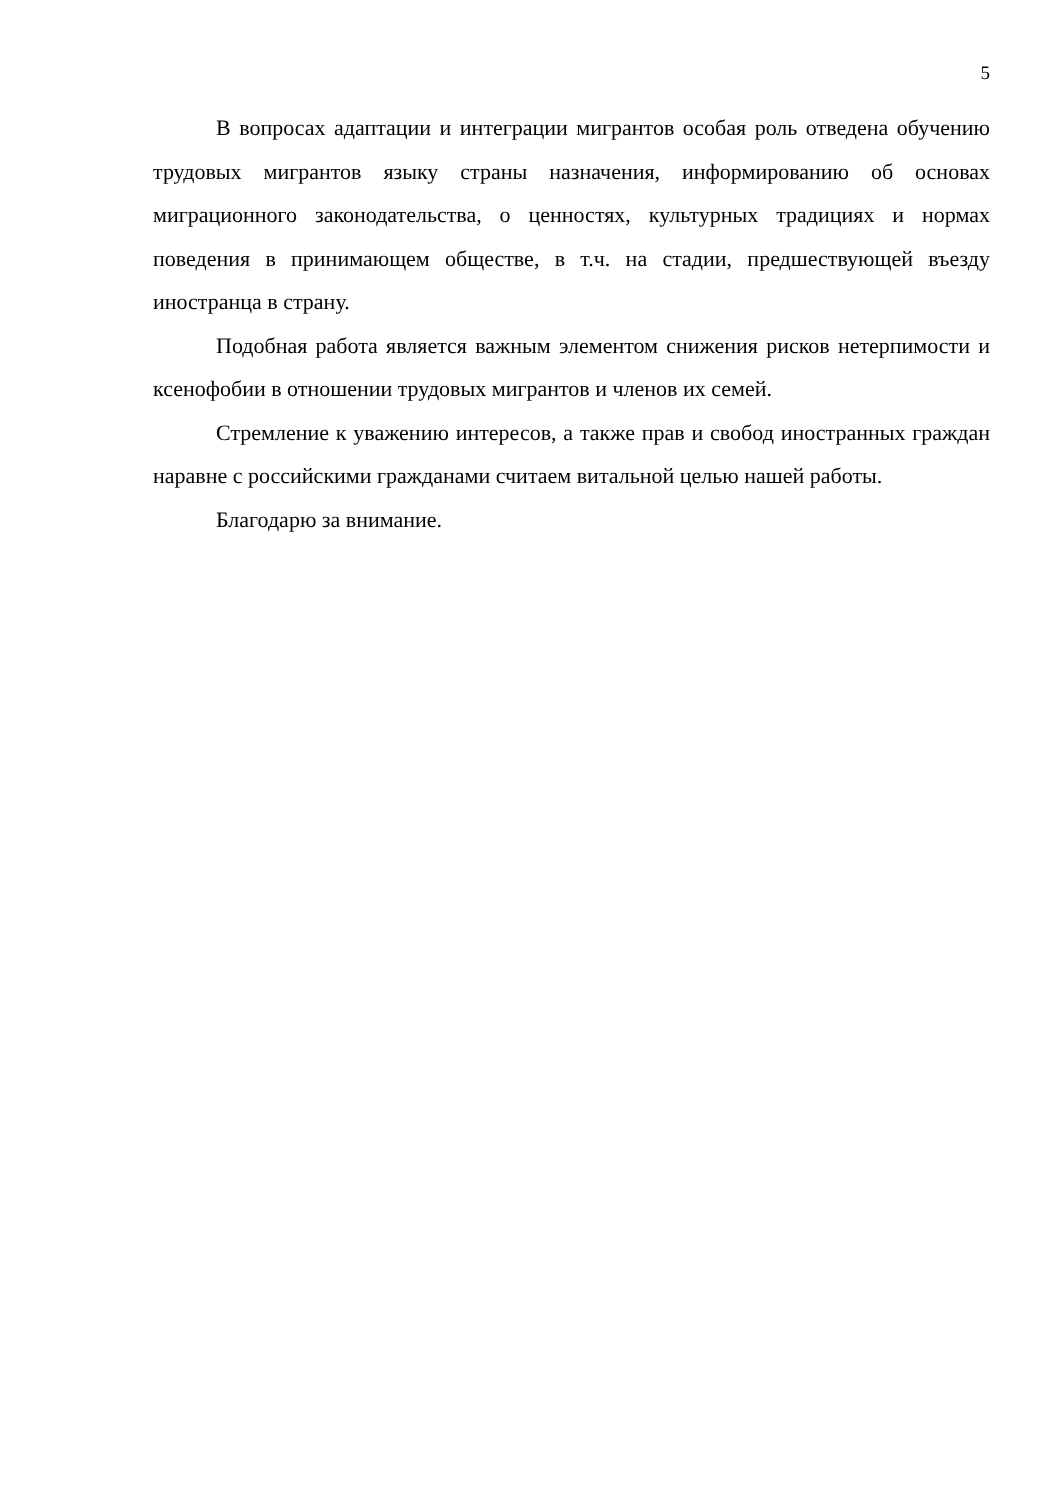5
В вопросах адаптации и интеграции мигрантов особая роль отведена обучению трудовых мигрантов языку страны назначения, информированию об основах миграционного законодательства, о ценностях, культурных традициях и нормах поведения в принимающем обществе, в т.ч. на стадии, предшествующей въезду иностранца в страну.
Подобная работа является важным элементом снижения рисков нетерпимости и ксенофобии в отношении трудовых мигрантов и членов их семей.
Стремление к уважению интересов, а также прав и свобод иностранных граждан наравне с российскими гражданами считаем витальной целью нашей работы.
Благодарю за внимание.